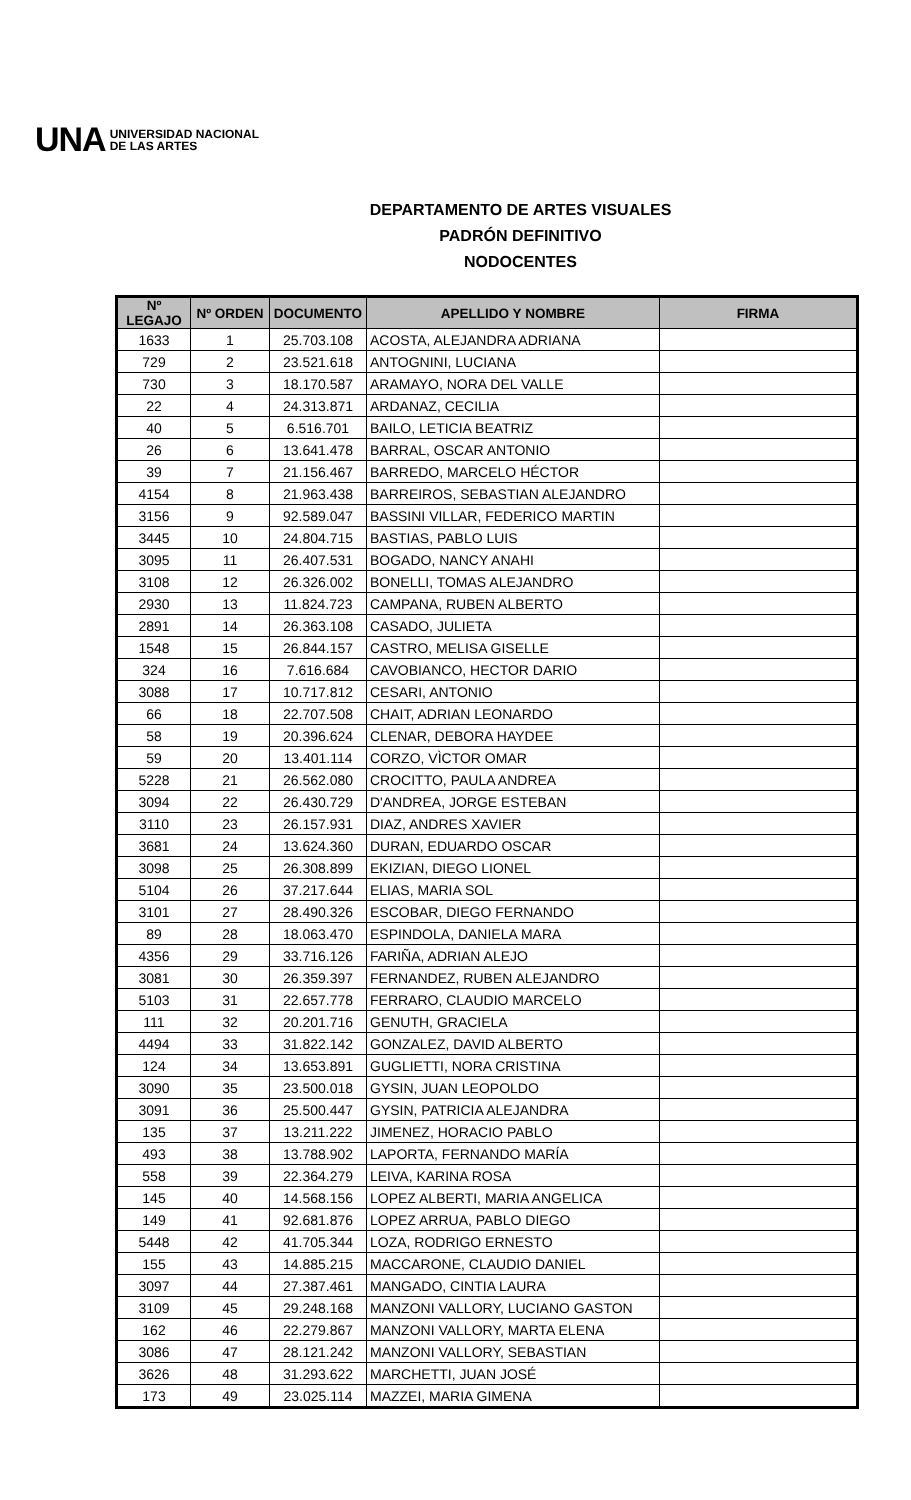UNA UNIVERSIDAD NACIONAL
DE LAS ARTES
DEPARTAMENTO DE ARTES VISUALES
PADRÓN DEFINITIVO
NODOCENTES
| Nº LEGAJO | Nº ORDEN | DOCUMENTO | APELLIDO Y NOMBRE | FIRMA |
| --- | --- | --- | --- | --- |
| 1633 | 1 | 25.703.108 | ACOSTA, ALEJANDRA ADRIANA | |
| 729 | 2 | 23.521.618 | ANTOGNINI, LUCIANA | |
| 730 | 3 | 18.170.587 | ARAMAYO, NORA DEL VALLE | |
| 22 | 4 | 24.313.871 | ARDANAZ, CECILIA | |
| 40 | 5 | 6.516.701 | BAILO, LETICIA BEATRIZ | |
| 26 | 6 | 13.641.478 | BARRAL, OSCAR ANTONIO | |
| 39 | 7 | 21.156.467 | BARREDO, MARCELO HÉCTOR | |
| 4154 | 8 | 21.963.438 | BARREIROS, SEBASTIAN ALEJANDRO | |
| 3156 | 9 | 92.589.047 | BASSINI VILLAR, FEDERICO MARTIN | |
| 3445 | 10 | 24.804.715 | BASTIAS, PABLO LUIS | |
| 3095 | 11 | 26.407.531 | BOGADO, NANCY ANAHI | |
| 3108 | 12 | 26.326.002 | BONELLI, TOMAS ALEJANDRO | |
| 2930 | 13 | 11.824.723 | CAMPANA, RUBEN ALBERTO | |
| 2891 | 14 | 26.363.108 | CASADO, JULIETA | |
| 1548 | 15 | 26.844.157 | CASTRO, MELISA GISELLE | |
| 324 | 16 | 7.616.684 | CAVOBIANCO, HECTOR DARIO | |
| 3088 | 17 | 10.717.812 | CESARI, ANTONIO | |
| 66 | 18 | 22.707.508 | CHAIT, ADRIAN LEONARDO | |
| 58 | 19 | 20.396.624 | CLENAR, DEBORA HAYDEE | |
| 59 | 20 | 13.401.114 | CORZO, VÌCTOR OMAR | |
| 5228 | 21 | 26.562.080 | CROCITTO, PAULA ANDREA | |
| 3094 | 22 | 26.430.729 | D'ANDREA, JORGE ESTEBAN | |
| 3110 | 23 | 26.157.931 | DIAZ, ANDRES XAVIER | |
| 3681 | 24 | 13.624.360 | DURAN, EDUARDO OSCAR | |
| 3098 | 25 | 26.308.899 | EKIZIAN, DIEGO LIONEL | |
| 5104 | 26 | 37.217.644 | ELIAS, MARIA SOL | |
| 3101 | 27 | 28.490.326 | ESCOBAR, DIEGO FERNANDO | |
| 89 | 28 | 18.063.470 | ESPINDOLA, DANIELA MARA | |
| 4356 | 29 | 33.716.126 | FARIÑA, ADRIAN ALEJO | |
| 3081 | 30 | 26.359.397 | FERNANDEZ, RUBEN ALEJANDRO | |
| 5103 | 31 | 22.657.778 | FERRARO, CLAUDIO MARCELO | |
| 111 | 32 | 20.201.716 | GENUTH, GRACIELA | |
| 4494 | 33 | 31.822.142 | GONZALEZ, DAVID ALBERTO | |
| 124 | 34 | 13.653.891 | GUGLIETTI, NORA CRISTINA | |
| 3090 | 35 | 23.500.018 | GYSIN, JUAN LEOPOLDO | |
| 3091 | 36 | 25.500.447 | GYSIN, PATRICIA ALEJANDRA | |
| 135 | 37 | 13.211.222 | JIMENEZ, HORACIO PABLO | |
| 493 | 38 | 13.788.902 | LAPORTA, FERNANDO MARÍA | |
| 558 | 39 | 22.364.279 | LEIVA, KARINA ROSA | |
| 145 | 40 | 14.568.156 | LOPEZ ALBERTI, MARIA ANGELICA | |
| 149 | 41 | 92.681.876 | LOPEZ ARRUA, PABLO DIEGO | |
| 5448 | 42 | 41.705.344 | LOZA, RODRIGO ERNESTO | |
| 155 | 43 | 14.885.215 | MACCARONE, CLAUDIO DANIEL | |
| 3097 | 44 | 27.387.461 | MANGADO, CINTIA LAURA | |
| 3109 | 45 | 29.248.168 | MANZONI VALLORY, LUCIANO GASTON | |
| 162 | 46 | 22.279.867 | MANZONI VALLORY, MARTA ELENA | |
| 3086 | 47 | 28.121.242 | MANZONI VALLORY, SEBASTIAN | |
| 3626 | 48 | 31.293.622 | MARCHETTI, JUAN JOSÉ | |
| 173 | 49 | 23.025.114 | MAZZEI, MARIA GIMENA | |